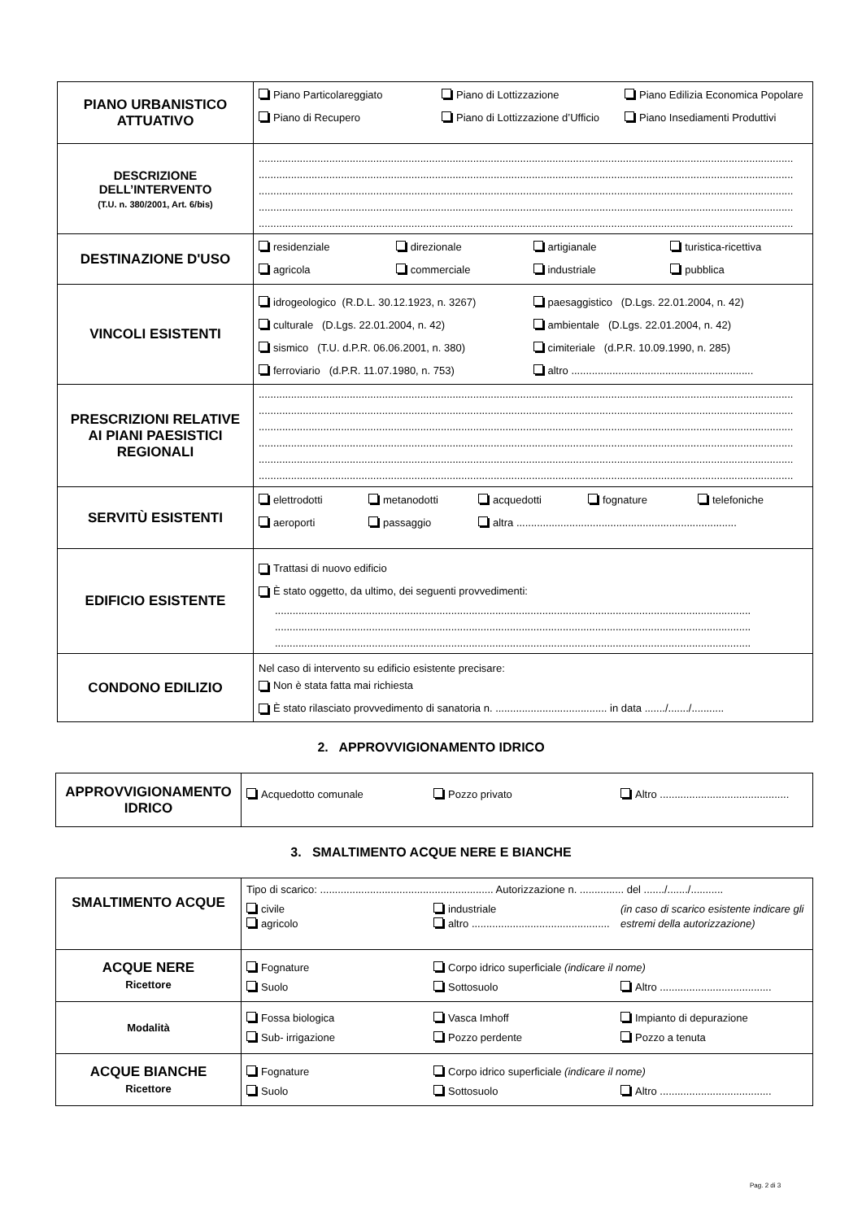| PIANO URBANISTICO ATTUATIVO | Piano Particolareggiato Piano di Lottizzazione Piano Edilizia Economica Popolare Piano di Recupero Piano di Lottizzazione d’Ufficio Piano Insediamenti Produttivi |
| DESCRIZIONE DELL’INTERVENTO (T.U. n. 380/2001, Art. 6/bis) | ...................................................................................................................................................................................... ...................................................................................................................................................................................... ...................................................................................................................................................................................... ...................................................................................................................................................................................... ...................................................................................................................................................................................... |
| DESTINAZIONE D'USO | residenziale direzionale artigianale turistica-ricettiva agricola commerciale industriale pubblica |
| VINCOLI ESISTENTI | idrogeologico (R.D.L. 30.12.1923, n. 3267) paesaggistico (D.Lgs. 22.01.2004, n. 42) culturale (D.Lgs. 22.01.2004, n. 42) ambientale (D.Lgs. 22.01.2004, n. 42) sismico (T.U. d.P.R. 06.06.2001, n. 380) cimiteriale (d.P.R. 10.09.1990, n. 285) ferroviario (d.P.R. 11.07.1980, n. 753) altro .............................................................. |
| PRESCRIZIONI RELATIVE AI PIANI PAESISTICI REGIONALI | ...................................................................................................................................................................................... ...................................................................................................................................................................................... ...................................................................................................................................................................................... ...................................................................................................................................................................................... ...................................................................................................................................................................................... ...................................................................................................................................................................................... |
| SERVITÙ ESISTENTI | elettrodotti metanodotti acquedotti fognature telefoniche aeroporti passaggio altra ........................................................................... |
| EDIFICIO ESISTENTE | Trattasi di nuovo edificio È stato oggetto, da ultimo, dei seguenti provvedimenti: .................................................................................................................................................................. .................................................................................................................................................................. .................................................................................................................................................................. |
| CONDONO EDILIZIO | Nel caso di intervento su edificio esistente precisare: Non è stata fatta mai richiesta È stato rilasciato provvedimento di sanatoria n. ...................................... in data ......./......./........... |
2. APPROVVIGIONAMENTO IDRICO
| APPROVVIGIONAMENTO IDRICO | Acquedotto comunale Pozzo privato Altro ............................................ |
3. SMALTIMENTO ACQUE NERE E BIANCHE
| SMALTIMENTO ACQUE | Tipo di scarico: ........................................................... Autorizzazione n. ............... del ......./......./........... civile agricolo industriale altro ............................................... (in caso di scarico esistente indicare gli estremi della autorizzazione) |
| ACQUE NERE Ricettore | Fognature Corpo idrico superficiale (indicare il nome) Suolo Sottosuolo Altro ...................................... |
| Modalità | Fossa biologica Vasca Imhoff Impianto di depurazione Sub- irrigazione Pozzo perdente Pozzo a tenuta |
| ACQUE BIANCHE Ricettore | Fognature Corpo idrico superficiale (indicare il nome) Suolo Sottosuolo Altro ...................................... |
Pag. 2 di 3